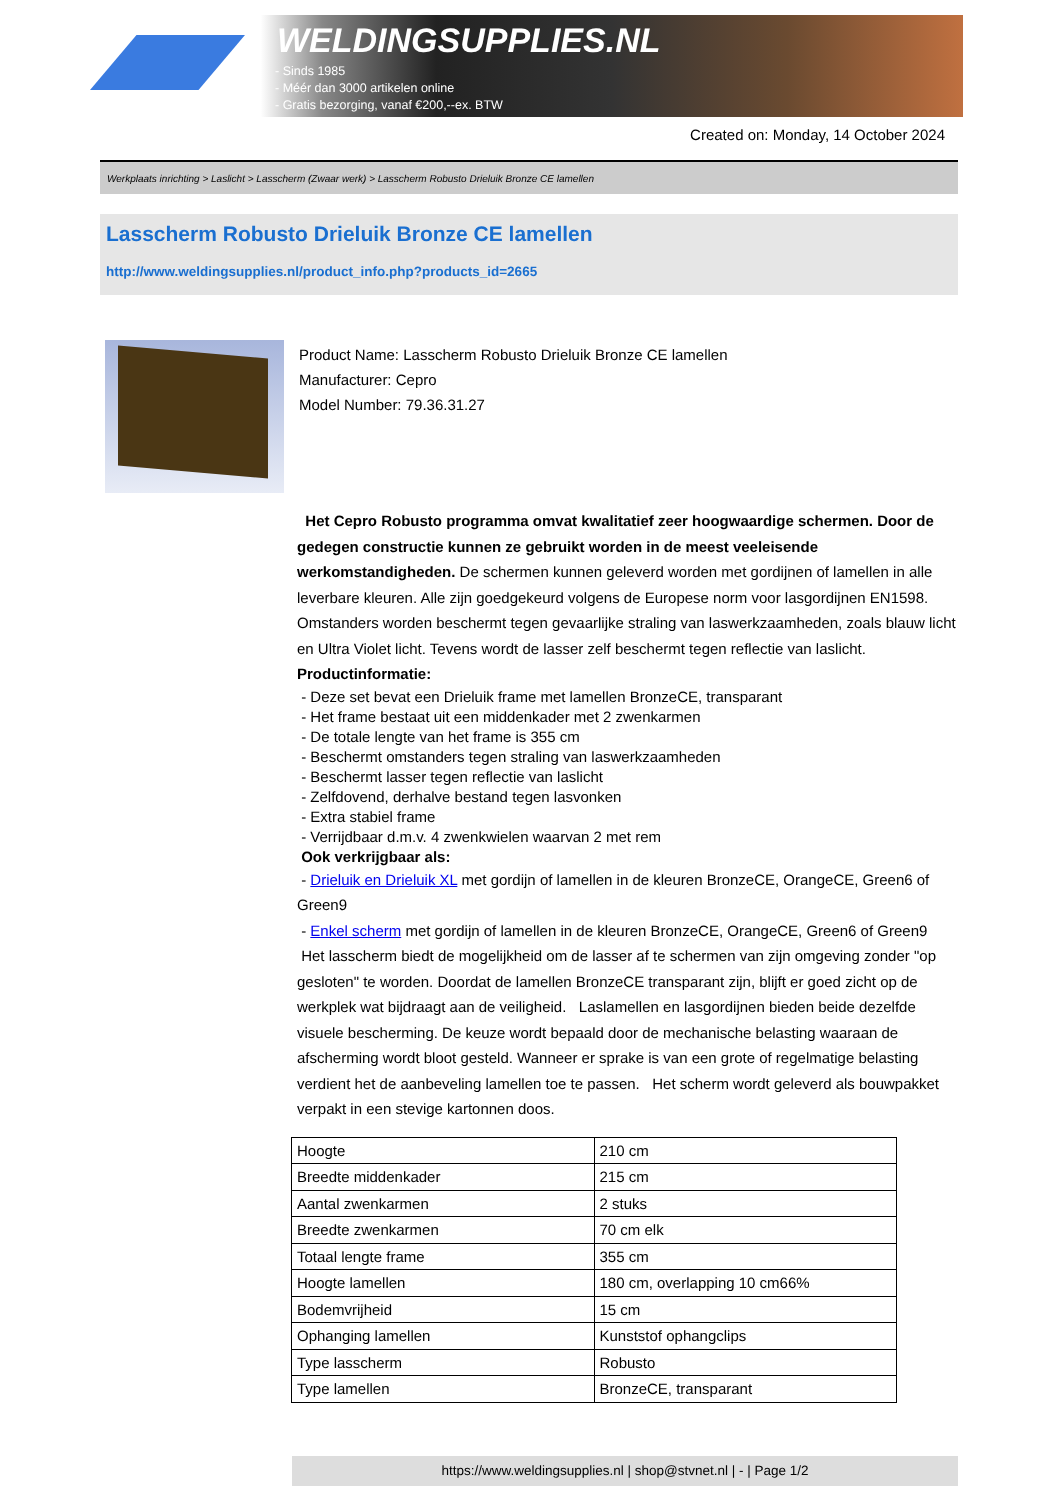WELDINGSUPPLIES.NL
- Sinds 1985
- Méér dan 3000 artikelen online
- Gratis bezorging, vanaf €200,--ex. BTW
Created on: Monday, 14 October 2024
Werkplaats inrichting > Laslicht > Lasscherm (Zwaar werk) > Lasscherm Robusto Drieluik Bronze CE lamellen
Lasscherm Robusto Drieluik Bronze CE lamellen
http://www.weldingsupplies.nl/product_info.php?products_id=2665
Product Name: Lasscherm Robusto Drieluik Bronze CE lamellen
Manufacturer: Cepro
Model Number: 79.36.31.27
Het Cepro Robusto programma omvat kwalitatief zeer hoogwaardige schermen. Door de gedegen constructie kunnen ze gebruikt worden in de meest veeleisende werkomstandigheden. De schermen kunnen geleverd worden met gordijnen of lamellen in alle leverbare kleuren. Alle zijn goedgekeurd volgens de Europese norm voor lasgordijnen EN1598. Omstanders worden beschermt tegen gevaarlijke straling van laswerkzaamheden, zoals blauw licht en Ultra Violet licht. Tevens wordt de lasser zelf beschermt tegen reflectie van laslicht. Productinformatie:
- Deze set bevat een Drieluik frame met lamellen BronzeCE, transparant
- Het frame bestaat uit een middenkader met 2 zwenkarmen
- De totale lengte van het frame is 355 cm
- Beschermt omstanders tegen straling van laswerkzaamheden
- Beschermt lasser tegen reflectie van laslicht
- Zelfdovend, derhalve bestand tegen lasvonken
- Extra stabiel frame
- Verrijdbaar d.m.v. 4 zwenkwielen waarvan 2 met rem
Ook verkrijgbaar als:
- Drieluik en Drieluik XL met gordijn of lamellen in de kleuren BronzeCE, OrangeCE, Green6 of Green9
- Enkel scherm met gordijn of lamellen in de kleuren BronzeCE, OrangeCE, Green6 of Green9
Het lasscherm biedt de mogelijkheid om de lasser af te schermen van zijn omgeving zonder "op gesloten" te worden. Doordat de lamellen BronzeCE transparant zijn, blijft er goed zicht op de werkplek wat bijdraagt aan de veiligheid. Laslamellen en lasgordijnen bieden beide dezelfde visuele bescherming. De keuze wordt bepaald door de mechanische belasting waaraan de afscherming wordt bloot gesteld. Wanneer er sprake is van een grote of regelmatige belasting verdient het de aanbeveling lamellen toe te passen. Het scherm wordt geleverd als bouwpakket verpakt in een stevige kartonnen doos.
| Hoogte | 210 cm |
| Breedte middenkader | 215 cm |
| Aantal zwenkarmen | 2 stuks |
| Breedte zwenkarmen | 70 cm elk |
| Totaal lengte frame | 355 cm |
| Hoogte lamellen | 180 cm, overlapping 10 cm66% |
| Bodemvrijheid | 15 cm |
| Ophanging lamellen | Kunststof ophangclips |
| Type lasscherm | Robusto |
| Type lamellen | BronzeCE, transparant |
https://www.weldingsupplies.nl | shop@stvnet.nl | - | Page 1/2